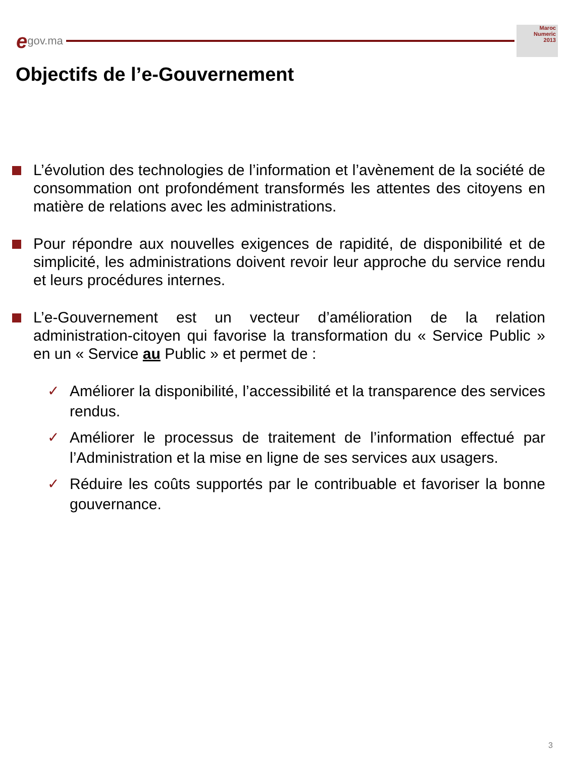egov.ma
Maroc
Numeric
2013
Objectifs de l’e-Gouvernement
L’évolution des technologies de l’information et l’avènement de la société de consommation ont profondément transformés les attentes des citoyens en matière de relations avec les administrations.
Pour répondre aux nouvelles exigences de rapidité, de disponibilité et de simplicité, les administrations doivent revoir leur approche du service rendu et leurs procédures internes.
L’e-Gouvernement est un vecteur d’amélioration de la relation administration-citoyen qui favorise la transformation du « Service Public » en un « Service au Public » et permet de :
✓ Améliorer la disponibilité, l’accessibilité et la transparence des services rendus.
✓ Améliorer le processus de traitement de l’information effectué par l’Administration et la mise en ligne de ses services aux usagers.
✓ Réduire les coûts supportés par le contribuable et favoriser la bonne gouvernance.
3